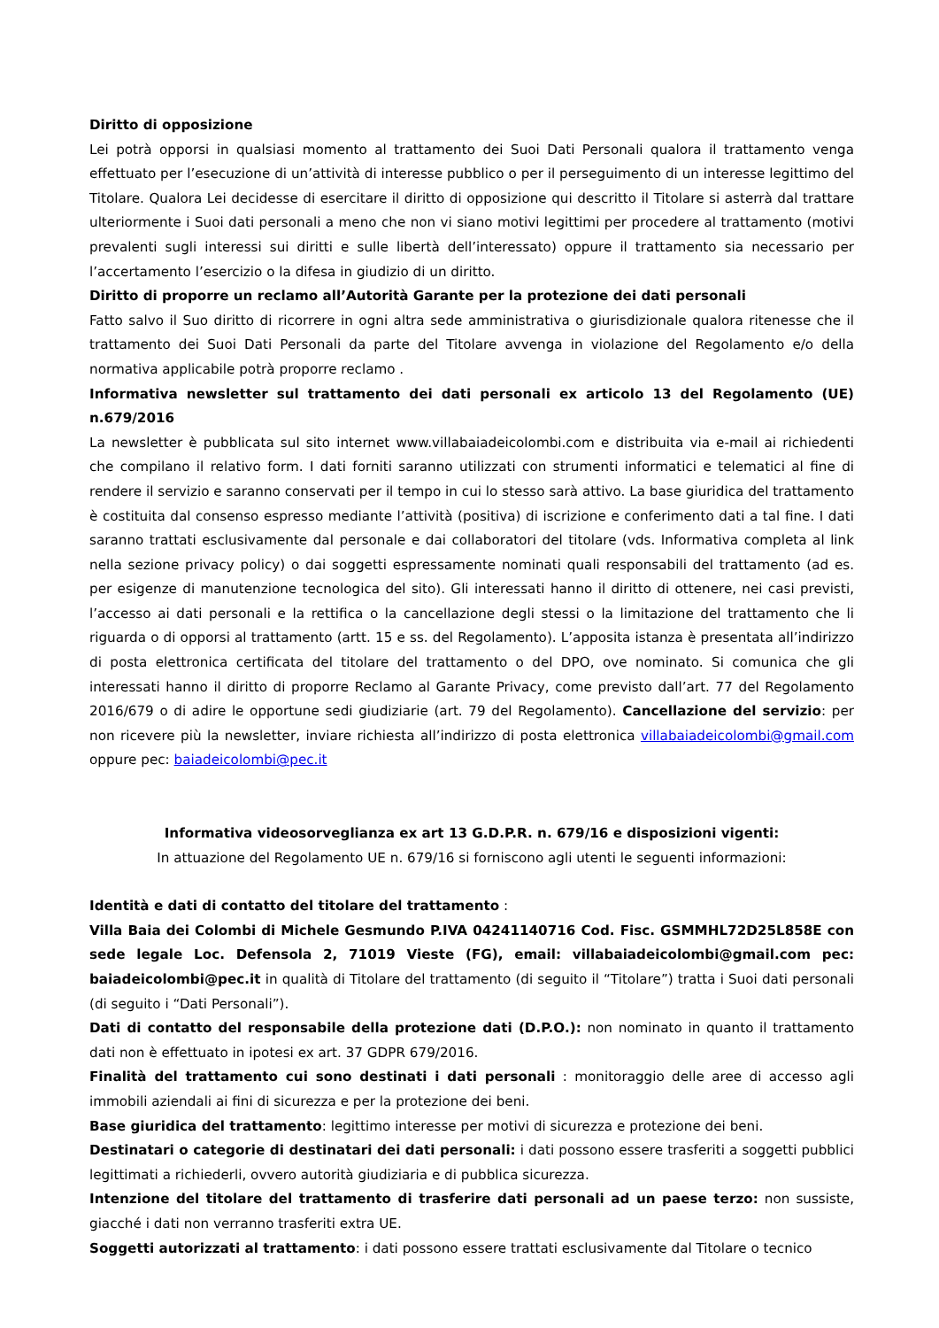Diritto di opposizione
Lei potrà opporsi in qualsiasi momento al trattamento dei Suoi Dati Personali qualora il trattamento venga effettuato per l’esecuzione di un’attività di interesse pubblico o per il perseguimento di un interesse legittimo del Titolare. Qualora Lei decidesse di esercitare il diritto di opposizione qui descritto il Titolare si asterrà dal trattare ulteriormente i Suoi dati personali a meno che non vi siano motivi legittimi per procedere al trattamento (motivi prevalenti sugli interessi sui diritti e sulle libertà dell’interessato) oppure il trattamento sia necessario per l’accertamento l’esercizio o la difesa in giudizio di un diritto.
Diritto di proporre un reclamo all’Autorità Garante per la protezione dei dati personali
Fatto salvo il Suo diritto di ricorrere in ogni altra sede amministrativa o giurisdizionale qualora ritenesse che il trattamento dei Suoi Dati Personali da parte del Titolare avvenga in violazione del Regolamento e/o della normativa applicabile potrà proporre reclamo .
Informativa newsletter sul trattamento dei dati personali ex articolo 13 del Regolamento (UE) n.679/2016
La newsletter è pubblicata sul sito internet www.villabaiadeicolombi.com e distribuita via e-mail ai richiedenti che compilano il relativo form. I dati forniti saranno utilizzati con strumenti informatici e telematici al fine di rendere il servizio e saranno conservati per il tempo in cui lo stesso sarà attivo. La base giuridica del trattamento è costituita dal consenso espresso mediante l’attività (positiva) di iscrizione e conferimento dati a tal fine. I dati saranno trattati esclusivamente dal personale e dai collaboratori del titolare (vds. Informativa completa al link nella sezione privacy policy) o dai soggetti espressamente nominati quali responsabili del trattamento (ad es. per esigenze di manutenzione tecnologica del sito). Gli interessati hanno il diritto di ottenere, nei casi previsti, l’accesso ai dati personali e la rettifica o la cancellazione degli stessi o la limitazione del trattamento che li riguarda o di opporsi al trattamento (artt. 15 e ss. del Regolamento). L’apposita istanza è presentata all’indirizzo di posta elettronica certificata del titolare del trattamento o del DPO, ove nominato. Si comunica che gli interessati hanno il diritto di proporre Reclamo al Garante Privacy, come previsto dall’art. 77 del Regolamento 2016/679 o di adire le opportune sedi giudiziarie (art. 79 del Regolamento). Cancellazione del servizio: per non ricevere più la newsletter, inviare richiesta all’indirizzo di posta elettronica villabaiadeicolombi@gmail.com oppure pec: baiadeicolombi@pec.it
Informativa videosorveglianza ex art 13 G.D.P.R. n. 679/16 e disposizioni vigenti:
In attuazione del Regolamento UE n. 679/16 si forniscono agli utenti le seguenti informazioni:
Identità e dati di contatto del titolare del trattamento :
Villa Baia dei Colombi di Michele Gesmundo P.IVA 04241140716 Cod. Fisc. GSMMHL72D25L858E con sede legale Loc. Defensola 2, 71019 Vieste (FG), email: villabaiadeicolombi@gmail.com pec: baiadeicolombi@pec.it in qualità di Titolare del trattamento (di seguito il “Titolare”) tratta i Suoi dati personali (di seguito i “Dati Personali”).
Dati di contatto del responsabile della protezione dati (D.P.O.): non nominato in quanto il trattamento dati non è effettuato in ipotesi ex art. 37 GDPR 679/2016.
Finalità del trattamento cui sono destinati i dati personali : monitoraggio delle aree di accesso agli immobili aziendali ai fini di sicurezza e per la protezione dei beni.
Base giuridica del trattamento: legittimo interesse per motivi di sicurezza e protezione dei beni.
Destinatari o categorie di destinatari dei dati personali: i dati possono essere trasferiti a soggetti pubblici legittimati a richiederli, ovvero autorità giudiziaria e di pubblica sicurezza.
Intenzione del titolare del trattamento di trasferire dati personali ad un paese terzo: non sussiste, giacché i dati non verranno trasferiti extra UE.
Soggetti autorizzati al trattamento: i dati possono essere trattati esclusivamente dal Titolare o tecnico